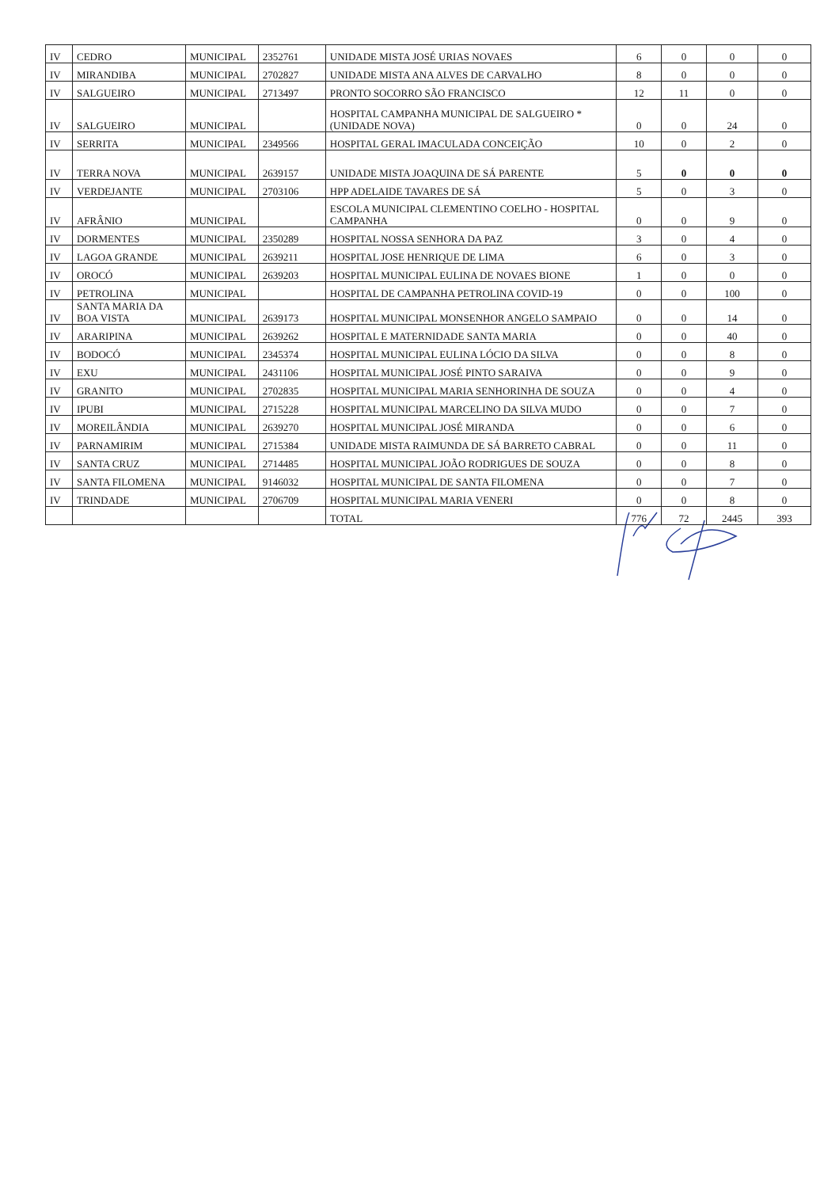| IV | CEDRO | MUNICIPAL | 2352761 | UNIDADE MISTA JOSÉ URIAS NOVAES | 6 | 0 | 0 | 0 |
| IV | MIRANDIBA | MUNICIPAL | 2702827 | UNIDADE MISTA ANA ALVES DE CARVALHO | 8 | 0 | 0 | 0 |
| IV | SALGUEIRO | MUNICIPAL | 2713497 | PRONTO SOCORRO SÃO FRANCISCO | 12 | 11 | 0 | 0 |
| IV | SALGUEIRO | MUNICIPAL | | HOSPITAL CAMPANHA MUNICIPAL DE SALGUEIRO * (UNIDADE NOVA) | 0 | 0 | 24 | 0 |
| IV | SERRITA | MUNICIPAL | 2349566 | HOSPITAL GERAL IMACULADA CONCEIÇÃO | 10 | 0 | 2 | 0 |
| IV | TERRA NOVA | MUNICIPAL | 2639157 | UNIDADE MISTA JOAQUINA DE SÁ PARENTE | 5 | 0 | 0 | 0 |
| IV | VERDEJANTE | MUNICIPAL | 2703106 | HPP ADELAIDE TAVARES DE SÁ | 5 | 0 | 3 | 0 |
| IV | AFRÂNIO | MUNICIPAL | | ESCOLA MUNICIPAL CLEMENTINO COELHO - HOSPITAL CAMPANHA | 0 | 0 | 9 | 0 |
| IV | DORMENTES | MUNICIPAL | 2350289 | HOSPITAL NOSSA SENHORA DA PAZ | 3 | 0 | 4 | 0 |
| IV | LAGOA GRANDE | MUNICIPAL | 2639211 | HOSPITAL JOSE HENRIQUE DE LIMA | 6 | 0 | 3 | 0 |
| IV | OROCÓ | MUNICIPAL | 2639203 | HOSPITAL MUNICIPAL EULINA DE NOVAES BIONE | 1 | 0 | 0 | 0 |
| IV | PETROLINA | MUNICIPAL | | HOSPITAL DE CAMPANHA PETROLINA COVID-19 | 0 | 0 | 100 | 0 |
| IV | SANTA MARIA DA BOA VISTA | MUNICIPAL | 2639173 | HOSPITAL MUNICIPAL MONSENHOR ANGELO SAMPAIO | 0 | 0 | 14 | 0 |
| IV | ARARIPINA | MUNICIPAL | 2639262 | HOSPITAL E MATERNIDADE SANTA MARIA | 0 | 0 | 40 | 0 |
| IV | BODOCÓ | MUNICIPAL | 2345374 | HOSPITAL MUNICIPAL EULINA LÓCIO DA SILVA | 0 | 0 | 8 | 0 |
| IV | EXU | MUNICIPAL | 2431106 | HOSPITAL MUNICIPAL JOSÉ PINTO SARAIVA | 0 | 0 | 9 | 0 |
| IV | GRANITO | MUNICIPAL | 2702835 | HOSPITAL MUNICIPAL MARIA SENHORINHA DE SOUZA | 0 | 0 | 4 | 0 |
| IV | IPUBI | MUNICIPAL | 2715228 | HOSPITAL MUNICIPAL MARCELINO DA SILVA MUDO | 0 | 0 | 7 | 0 |
| IV | MOREILÂNDIA | MUNICIPAL | 2639270 | HOSPITAL MUNICIPAL JOSÉ MIRANDA | 0 | 0 | 6 | 0 |
| IV | PARNAMIRIM | MUNICIPAL | 2715384 | UNIDADE MISTA RAIMUNDA DE SÁ BARRETO CABRAL | 0 | 0 | 11 | 0 |
| IV | SANTA CRUZ | MUNICIPAL | 2714485 | HOSPITAL MUNICIPAL JOÃO RODRIGUES DE SOUZA | 0 | 0 | 8 | 0 |
| IV | SANTA FILOMENA | MUNICIPAL | 9146032 | HOSPITAL MUNICIPAL DE SANTA FILOMENA | 0 | 0 | 7 | 0 |
| IV | TRINDADE | MUNICIPAL | 2706709 | HOSPITAL MUNICIPAL MARIA VENERI | 0 | 0 | 8 | 0 |
| | | | | TOTAL | 776 | 72 | 2445 | 393 |